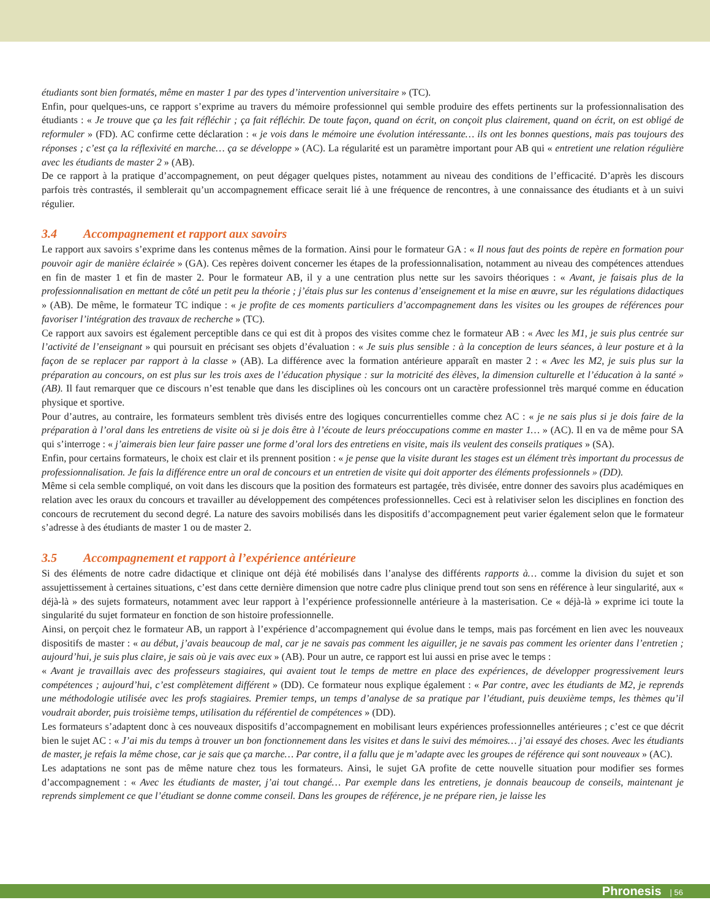étudiants sont bien formatés, même en master 1 par des types d’intervention universitaire » (TC).
Enfin, pour quelques-uns, ce rapport s’exprime au travers du mémoire professionnel qui semble produire des effets pertinents sur la professionnalisation des étudiants : « Je trouve que ça les fait réfléchir ; ça fait réfléchir. De toute façon, quand on écrit, on conçoit plus clairement, quand on écrit, on est obligé de reformuler » (FD). AC confirme cette déclaration : « je vois dans le mémoire une évolution intéressante… ils ont les bonnes questions, mais pas toujours des réponses ; c’est ça la réflexivité en marche… ça se développe » (AC). La régularité est un paramètre important pour AB qui « entretient une relation régulière avec les étudiants de master 2 » (AB).
De ce rapport à la pratique d’accompagnement, on peut dégager quelques pistes, notamment au niveau des conditions de l’efficacité. D’après les discours parfois très contrastés, il semblerait qu’un accompagnement efficace serait lié à une fréquence de rencontres, à une connaissance des étudiants et à un suivi régulier.
3.4 Accompagnement et rapport aux savoirs
Le rapport aux savoirs s’exprime dans les contenus mêmes de la formation. Ainsi pour le formateur GA : « Il nous faut des points de repère en formation pour pouvoir agir de manière éclairée » (GA). Ces repères doivent concerner les étapes de la professionnalisation, notamment au niveau des compétences attendues en fin de master 1 et fin de master 2. Pour le formateur AB, il y a une centration plus nette sur les savoirs théoriques : « Avant, je faisais plus de la professionnalisation en mettant de côté un petit peu la théorie ; j’étais plus sur les contenus d’enseignement et la mise en œuvre, sur les régulations didactiques » (AB). De même, le formateur TC indique : « je profite de ces moments particuliers d’accompagnement dans les visites ou les groupes de références pour favoriser l’intégration des travaux de recherche » (TC).
Ce rapport aux savoirs est également perceptible dans ce qui est dit à propos des visites comme chez le formateur AB : « Avec les M1, je suis plus centrée sur l’activité de l’enseignant » qui poursuit en précisant ses objets d’évaluation : « Je suis plus sensible : à la conception de leurs séances, à leur posture et à la façon de se replacer par rapport à la classe » (AB). La différence avec la formation antérieure apparaît en master 2 : « Avec les M2, je suis plus sur la préparation au concours, on est plus sur les trois axes de l’éducation physique : sur la motricité des élèves, la dimension culturelle et l’éducation à la santé » (AB). Il faut remarquer que ce discours n’est tenable que dans les disciplines où les concours ont un caractère professionnel très marqué comme en éducation physique et sportive.
Pour d’autres, au contraire, les formateurs semblent très divisés entre des logiques concurrentielles comme chez AC : « je ne sais plus si je dois faire de la préparation à l’oral dans les entretiens de visite où si je dois être à l’écoute de leurs préoccupations comme en master 1… » (AC). Il en va de même pour SA qui s’interroge : « j’aimerais bien leur faire passer une forme d’oral lors des entretiens en visite, mais ils veulent des conseils pratiques » (SA).
Enfin, pour certains formateurs, le choix est clair et ils prennent position : « je pense que la visite durant les stages est un élément très important du processus de professionnalisation. Je fais la différence entre un oral de concours et un entretien de visite qui doit apporter des éléments professionnels » (DD).
Même si cela semble compliqué, on voit dans les discours que la position des formateurs est partagée, très divisée, entre donner des savoirs plus académiques en relation avec les oraux du concours et travailler au développement des compétences professionnelles. Ceci est à relativiser selon les disciplines en fonction des concours de recrutement du second degré. La nature des savoirs mobilisés dans les dispositifs d’accompagnement peut varier également selon que le formateur s’adresse à des étudiants de master 1 ou de master 2.
3.5 Accompagnement et rapport à l’expérience antérieure
Si des éléments de notre cadre didactique et clinique ont déjà été mobilisés dans l’analyse des différents rapports à… comme la division du sujet et son assujettissement à certaines situations, c’est dans cette dernière dimension que notre cadre plus clinique prend tout son sens en référence à leur singularité, aux « déjà-là » des sujets formateurs, notamment avec leur rapport à l’expérience professionnelle antérieure à la masterisation. Ce « déjà-là » exprime ici toute la singularité du sujet formateur en fonction de son histoire professionnelle.
Ainsi, on perçoit chez le formateur AB, un rapport à l’expérience d’accompagnement qui évolue dans le temps, mais pas forcément en lien avec les nouveaux dispositifs de master : « au début, j’avais beaucoup de mal, car je ne savais pas comment les aiguiller, je ne savais pas comment les orienter dans l’entretien ; aujourd’hui, je suis plus claire, je sais où je vais avec eux » (AB). Pour un autre, ce rapport est lui aussi en prise avec le temps :
« Avant je travaillais avec des professeurs stagiaires, qui avaient tout le temps de mettre en place des expériences, de développer progressivement leurs compétences ; aujourd’hui, c’est complètement différent » (DD). Ce formateur nous explique également : « Par contre, avec les étudiants de M2, je reprends une méthodologie utilisée avec les profs stagiaires. Premier temps, un temps d’analyse de sa pratique par l’étudiant, puis deuxième temps, les thèmes qu’il voudrait aborder, puis troisième temps, utilisation du référentiel de compétences » (DD).
Les formateurs s’adaptent donc à ces nouveaux dispositifs d’accompagnement en mobilisant leurs expériences professionnelles antérieures ; c’est ce que décrit bien le sujet AC : « J’ai mis du temps à trouver un bon fonctionnement dans les visites et dans le suivi des mémoires… j’ai essayé des choses. Avec les étudiants de master, je refais la même chose, car je sais que ça marche… Par contre, il a fallu que je m’adapte avec les groupes de référence qui sont nouveaux » (AC).
Les adaptations ne sont pas de même nature chez tous les formateurs. Ainsi, le sujet GA profite de cette nouvelle situation pour modifier ses formes d’accompagnement : « Avec les étudiants de master, j’ai tout changé… Par exemple dans les entretiens, je donnais beaucoup de conseils, maintenant je reprends simplement ce que l’étudiant se donne comme conseil. Dans les groupes de référence, je ne prépare rien, je laisse les
Phronesis | 56